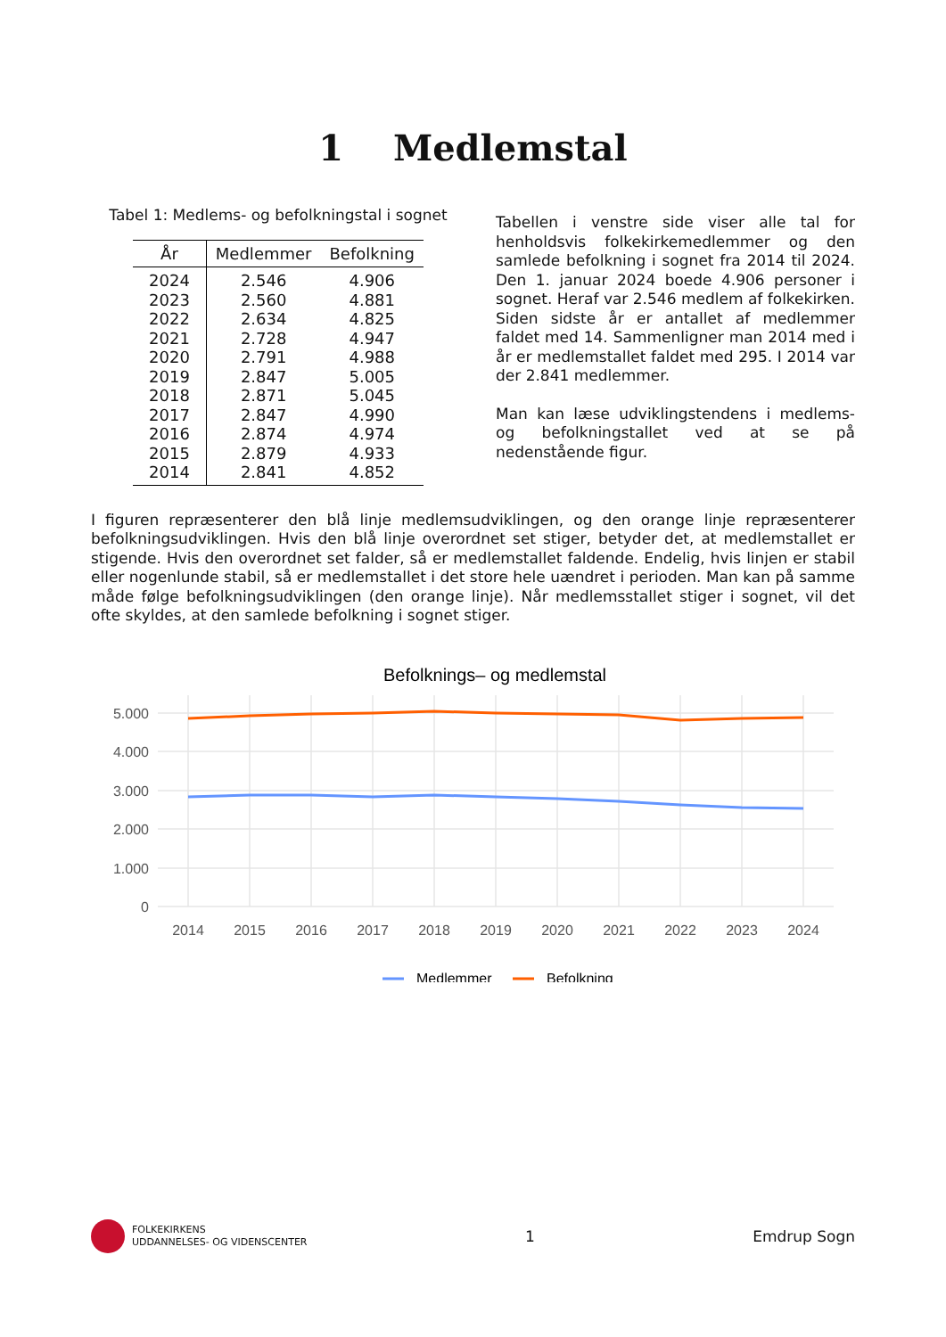1 Medlemstal
Tabel 1: Medlems- og befolkningstal i sognet
| År | Medlemmer | Befolkning |
| --- | --- | --- |
| 2024 | 2.546 | 4.906 |
| 2023 | 2.560 | 4.881 |
| 2022 | 2.634 | 4.825 |
| 2021 | 2.728 | 4.947 |
| 2020 | 2.791 | 4.988 |
| 2019 | 2.847 | 5.005 |
| 2018 | 2.871 | 5.045 |
| 2017 | 2.847 | 4.990 |
| 2016 | 2.874 | 4.974 |
| 2015 | 2.879 | 4.933 |
| 2014 | 2.841 | 4.852 |
Tabellen i venstre side viser alle tal for henholdsvis folkekirkemedlemmer og den samlede befolkning i sognet fra 2014 til 2024. Den 1. januar 2024 boede 4.906 personer i sognet. Heraf var 2.546 medlem af folkekirken. Siden sidste år er antallet af medlemmer faldet med 14. Sammenligner man 2014 med i år er medlemstallet faldet med 295. I 2014 var der 2.841 medlemmer.
Man kan læse udviklingstendens i medlems- og befolkningstallet ved at se på nedenstående figur.
I figuren repræsenterer den blå linje medlemsudviklingen, og den orange linje repræsenterer befolkningsudviklingen. Hvis den blå linje overordnet set stiger, betyder det, at medlemstallet er stigende. Hvis den overordnet set falder, så er medlemstallet faldende. Endelig, hvis linjen er stabil eller nogenlunde stabil, så er medlemstallet i det store hele uændret i perioden. Man kan på samme måde følge befolkningsudviklingen (den orange linje). Når medlemsstallet stiger i sognet, vil det ofte skyldes, at den samlede befolkning i sognet stiger.
Befolknings– og medlemstal
5.000
4.000
3.000
2.000
1.000
0
2014
2015
2016
2017
2018
2019
2020
2021
2022
2023
2024
Medlemmer
Befolkning
FOLKEKIRKENS
UDDANNELSES- OG VIDENSCENTER
1 Emdrup Sogn